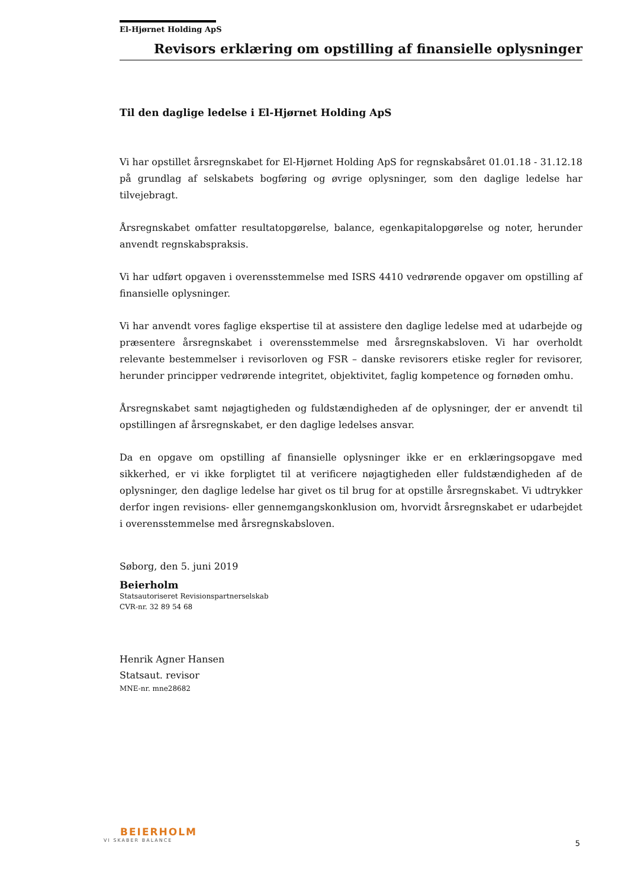El-Hjørnet Holding ApS
Revisors erklæring om opstilling af finansielle oplysninger
Til den daglige ledelse i El-Hjørnet Holding ApS
Vi har opstillet årsregnskabet for El-Hjørnet Holding ApS for regnskabsåret 01.01.18 - 31.12.18 på grundlag af selskabets bogføring og øvrige oplysninger, som den daglige ledelse har tilvejebragt.
Årsregnskabet omfatter resultatopgørelse, balance, egenkapitalopgørelse og noter, herunder anvendt regnskabspraksis.
Vi har udført opgaven i overensstemmelse med ISRS 4410 vedrørende opgaver om opstilling af finansielle oplysninger.
Vi har anvendt vores faglige ekspertise til at assistere den daglige ledelse med at udarbejde og præsentere årsregnskabet i overensstemmelse med årsregnskabsloven. Vi har overholdt relevante bestemmelser i revisorloven og FSR – danske revisorers etiske regler for revisorer, herunder principper vedrørende integritet, objektivitet, faglig kompetence og fornøden omhu.
Årsregnskabet samt nøjagtigheden og fuldstændigheden af de oplysninger, der er anvendt til opstillingen af årsregnskabet, er den daglige ledelses ansvar.
Da en opgave om opstilling af finansielle oplysninger ikke er en erklæringsopgave med sikkerhed, er vi ikke forpligtet til at verificere nøjagtigheden eller fuldstændigheden af de oplysninger, den daglige ledelse har givet os til brug for at opstille årsregnskabet. Vi udtrykker derfor ingen revisions- eller gennemgangskonklusion om, hvorvidt årsregnskabet er udarbejdet i overensstemmelse med årsregnskabsloven.
Søborg, den 5. juni 2019
Beierholm
Statsautoriseret Revisionspartnerselskab
CVR-nr. 32 89 54 68
Henrik Agner Hansen
Statsaut. revisor
MNE-nr. mne28682
BEIERHOLM
VI SKABER BALANCE
5